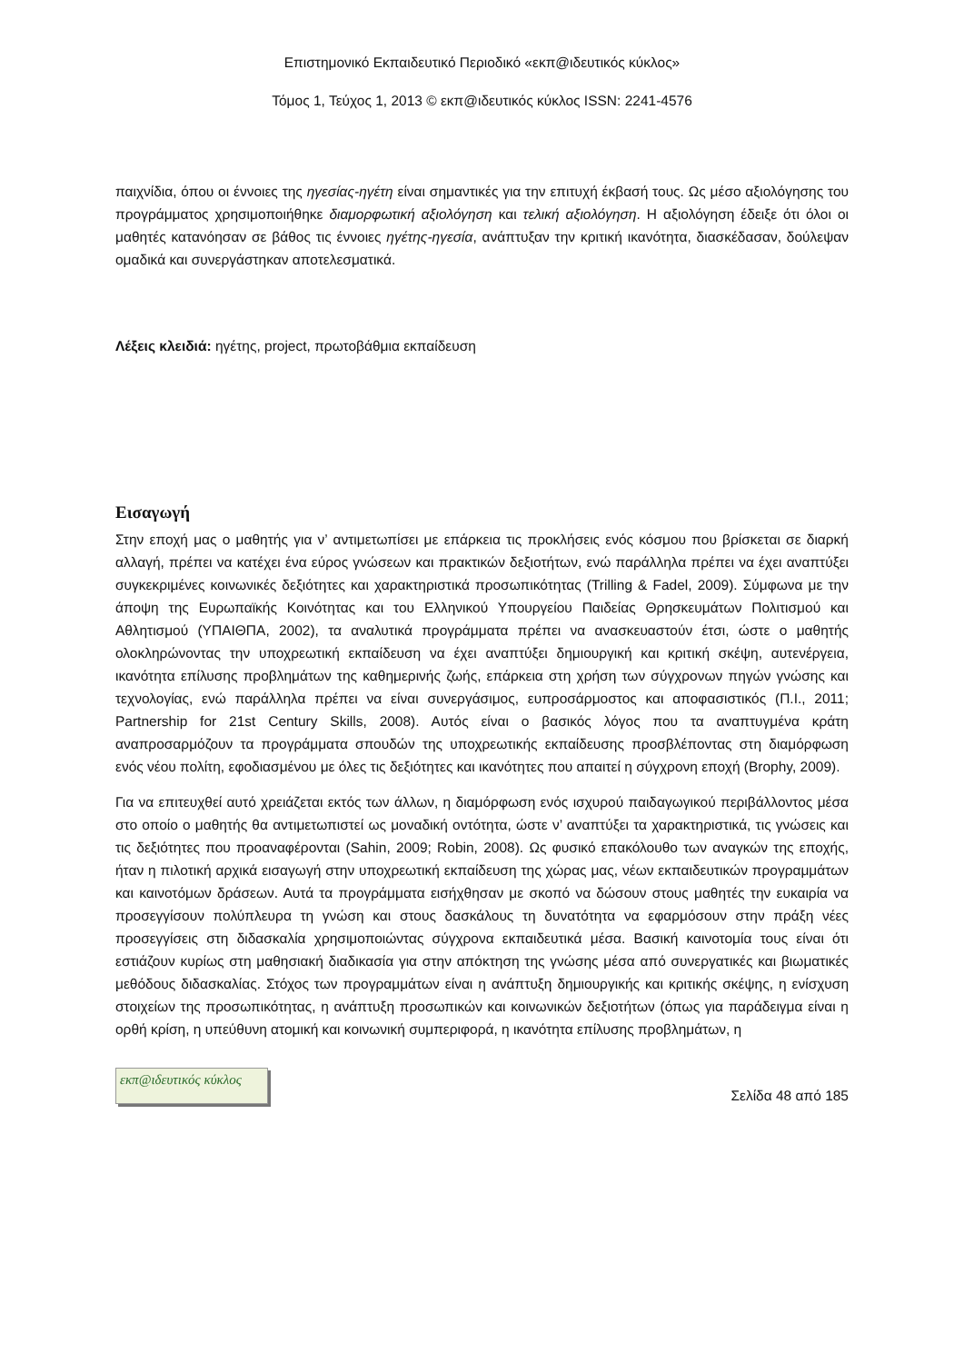Επιστημονικό Εκπαιδευτικό Περιοδικό «εκπ@ιδευτικός κύκλος»
Τόμος 1, Τεύχος 1, 2013 © εκπ@ιδευτικός κύκλος ISSN: 2241-4576
παιχνίδια, όπου οι έννοιες της ηγεσίας-ηγέτη είναι σημαντικές για την επιτυχή έκβασή τους. Ως μέσο αξιολόγησης του προγράμματος χρησιμοποιήθηκε διαμορφωτική αξιολόγηση και τελική αξιολόγηση. Η αξιολόγηση έδειξε ότι όλοι οι μαθητές κατανόησαν σε βάθος τις έννοιες ηγέτης-ηγεσία, ανάπτυξαν την κριτική ικανότητα, διασκέδασαν, δούλεψαν ομαδικά και συνεργάστηκαν αποτελεσματικά.
Λέξεις κλειδιά: ηγέτης, project, πρωτοβάθμια εκπαίδευση
Εισαγωγή
Στην εποχή μας ο μαθητής για ν’ αντιμετωπίσει με επάρκεια τις προκλήσεις ενός κόσμου που βρίσκεται σε διαρκή αλλαγή, πρέπει να κατέχει ένα εύρος γνώσεων και πρακτικών δεξιοτήτων, ενώ παράλληλα πρέπει να έχει αναπτύξει συγκεκριμένες κοινωνικές δεξιότητες και χαρακτηριστικά προσωπικότητας (Trilling & Fadel, 2009). Σύμφωνα με την άποψη της Ευρωπαϊκής Κοινότητας και του Ελληνικού Υπουργείου Παιδείας Θρησκευμάτων Πολιτισμού και Αθλητισμού (ΥΠΑΙΘΠΑ, 2002), τα αναλυτικά προγράμματα πρέπει να ανασκευαστούν έτσι, ώστε ο μαθητής ολοκληρώνοντας την υποχρεωτική εκπαίδευση να έχει αναπτύξει δημιουργική και κριτική σκέψη, αυτενέργεια, ικανότητα επίλυσης προβλημάτων της καθημερινής ζωής, επάρκεια στη χρήση των σύγχρονων πηγών γνώσης και τεχνολογίας, ενώ παράλληλα πρέπει να είναι συνεργάσιμος, ευπροσάρμοστος και αποφασιστικός (Π.Ι., 2011; Partnership for 21st Century Skills, 2008). Αυτός είναι ο βασικός λόγος που τα αναπτυγμένα κράτη αναπροσαρμόζουν τα προγράμματα σπουδών της υποχρεωτικής εκπαίδευσης προσβλέποντας στη διαμόρφωση ενός νέου πολίτη, εφοδιασμένου με όλες τις δεξιότητες και ικανότητες που απαιτεί η σύγχρονη εποχή (Brophy, 2009).
Για να επιτευχθεί αυτό χρειάζεται εκτός των άλλων, η διαμόρφωση ενός ισχυρού παιδαγωγικού περιβάλλοντος μέσα στο οποίο ο μαθητής θα αντιμετωπιστεί ως μοναδική οντότητα, ώστε ν’ αναπτύξει τα χαρακτηριστικά, τις γνώσεις και τις δεξιότητες που προαναφέρονται (Sahin, 2009; Robin, 2008). Ως φυσικό επακόλουθο των αναγκών της εποχής, ήταν η πιλοτική αρχικά εισαγωγή στην υποχρεωτική εκπαίδευση της χώρας μας, νέων εκπαιδευτικών προγραμμάτων και καινοτόμων δράσεων. Αυτά τα προγράμματα εισήχθησαν με σκοπό να δώσουν στους μαθητές την ευκαιρία να προσεγγίσουν πολύπλευρα τη γνώση και στους δασκάλους τη δυνατότητα να εφαρμόσουν στην πράξη νέες προσεγγίσεις στη διδασκαλία χρησιμοποιώντας σύγχρονα εκπαιδευτικά μέσα. Βασική καινοτομία τους είναι ότι εστιάζουν κυρίως στη μαθησιακή διαδικασία για στην απόκτηση της γνώσης μέσα από συνεργατικές και βιωματικές μεθόδους διδασκαλίας. Στόχος των προγραμμάτων είναι η ανάπτυξη δημιουργικής και κριτικής σκέψης, η ενίσχυση στοιχείων της προσωπικότητας, η ανάπτυξη προσωπικών και κοινωνικών δεξιοτήτων (όπως για παράδειγμα είναι η ορθή κρίση, η υπεύθυνη ατομική και κοινωνική συμπεριφορά, η ικανότητα επίλυσης προβλημάτων, η
εκπ@ιδευτικός κύκλος
Σελίδα 48 από 185